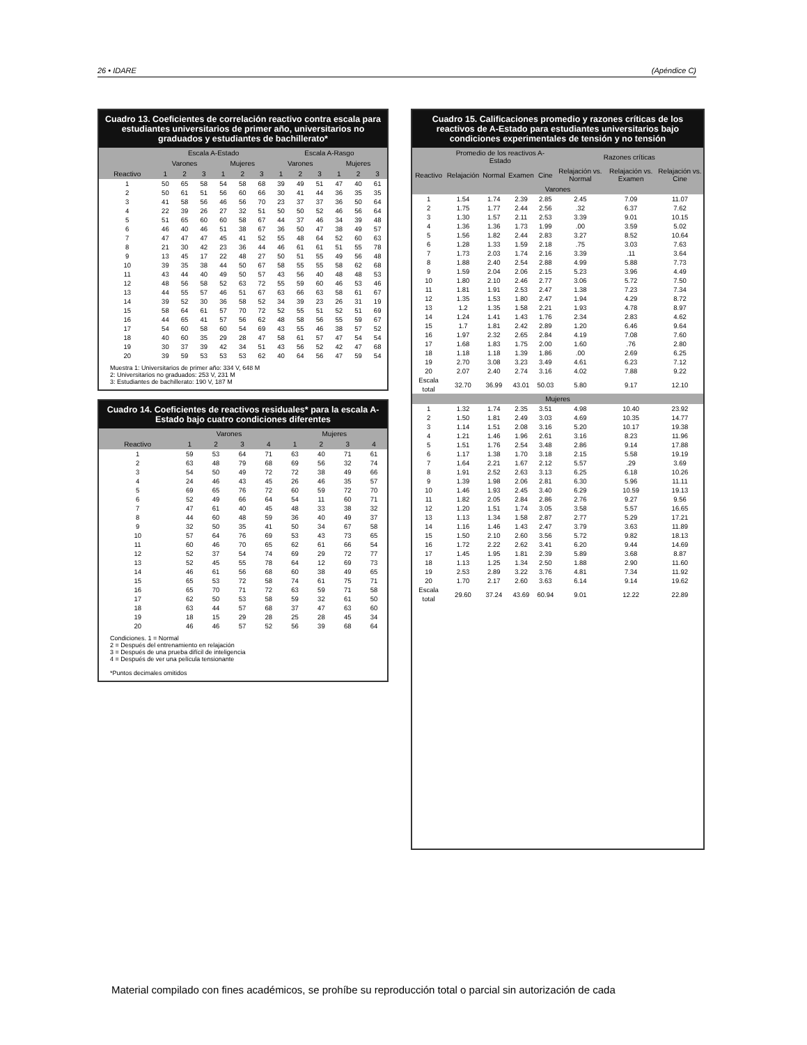26 • IDARE (Apéndice C)
Cuadro 13. Coeficientes de correlación reactivo contra escala para estudiantes universitarios de primer año, universitarios no graduados y estudiantes de bachillerato*
| | Escala A-Estado | | | | | | Escala A-Rasgo | | | | | |
| --- | --- | --- | --- | --- | --- | --- | --- | --- | --- | --- | --- | --- |
| | Varones | | | Mujeres | | | Varones | | | Mujeres | | |
| Reactivo | 1 | 2 | 3 | 1 | 2 | 3 | 1 | 2 | 3 | 1 | 2 | 3 |
| 1 | 50 | 65 | 58 | 54 | 58 | 68 | 39 | 49 | 51 | 47 | 40 | 61 |
| 2 | 50 | 61 | 51 | 56 | 60 | 66 | 30 | 41 | 44 | 36 | 35 | 35 |
| 3 | 41 | 58 | 56 | 46 | 56 | 70 | 23 | 37 | 37 | 36 | 50 | 64 |
| 4 | 22 | 39 | 26 | 27 | 32 | 51 | 50 | 50 | 52 | 46 | 56 | 64 |
| 5 | 51 | 65 | 60 | 60 | 58 | 67 | 44 | 37 | 46 | 34 | 39 | 48 |
| 6 | 46 | 40 | 46 | 51 | 38 | 67 | 36 | 50 | 47 | 38 | 49 | 57 |
| 7 | 47 | 47 | 47 | 45 | 41 | 52 | 55 | 48 | 64 | 52 | 60 | 63 |
| 8 | 21 | 30 | 42 | 23 | 36 | 44 | 46 | 61 | 61 | 51 | 55 | 78 |
| 9 | 13 | 45 | 17 | 22 | 48 | 27 | 50 | 51 | 55 | 49 | 56 | 48 |
| 10 | 39 | 35 | 38 | 44 | 50 | 67 | 58 | 55 | 55 | 58 | 62 | 68 |
| 11 | 43 | 44 | 40 | 49 | 50 | 57 | 43 | 56 | 40 | 48 | 48 | 53 |
| 12 | 48 | 56 | 58 | 52 | 63 | 72 | 55 | 59 | 60 | 46 | 53 | 46 |
| 13 | 44 | 55 | 57 | 46 | 51 | 67 | 63 | 66 | 63 | 58 | 61 | 67 |
| 14 | 39 | 52 | 30 | 36 | 58 | 52 | 34 | 39 | 23 | 26 | 31 | 19 |
| 15 | 58 | 64 | 61 | 57 | 70 | 72 | 52 | 55 | 51 | 52 | 51 | 69 |
| 16 | 44 | 65 | 41 | 57 | 56 | 62 | 48 | 58 | 56 | 55 | 59 | 67 |
| 17 | 54 | 60 | 58 | 60 | 54 | 69 | 43 | 55 | 46 | 38 | 57 | 52 |
| 18 | 40 | 60 | 35 | 29 | 28 | 47 | 58 | 61 | 57 | 47 | 54 | 54 |
| 19 | 30 | 37 | 39 | 42 | 34 | 51 | 43 | 56 | 52 | 42 | 47 | 68 |
| 20 | 39 | 59 | 53 | 53 | 53 | 62 | 40 | 64 | 56 | 47 | 59 | 54 |
Muestra 1: Universitarios de primer año: 334 V, 648 M
2: Universitarios no graduados: 253 V, 231 M
3: Estudiantes de bachillerato: 190 V, 187 M
Cuadro 14. Coeficientes de reactivos residuales* para la escala A-Estado bajo cuatro condiciones diferentes
| | Varones | | | | Mujeres | | | |
| --- | --- | --- | --- | --- | --- | --- | --- | --- |
| Reactivo | 1 | 2 | 3 | 4 | 1 | 2 | 3 | 4 |
| 1 | 59 | 53 | 64 | 71 | 63 | 40 | 71 | 61 |
| 2 | 63 | 48 | 79 | 68 | 69 | 56 | 32 | 74 |
| 3 | 54 | 50 | 49 | 72 | 72 | 38 | 49 | 66 |
| 4 | 24 | 46 | 43 | 45 | 26 | 46 | 35 | 57 |
| 5 | 69 | 65 | 76 | 72 | 60 | 59 | 72 | 70 |
| 6 | 52 | 49 | 66 | 64 | 54 | 11 | 60 | 71 |
| 7 | 47 | 61 | 40 | 45 | 48 | 33 | 38 | 32 |
| 8 | 44 | 60 | 48 | 59 | 36 | 40 | 49 | 37 |
| 9 | 32 | 50 | 35 | 41 | 50 | 34 | 67 | 58 |
| 10 | 57 | 64 | 76 | 69 | 53 | 43 | 73 | 65 |
| 11 | 60 | 46 | 70 | 65 | 62 | 61 | 66 | 54 |
| 12 | 52 | 37 | 54 | 74 | 69 | 29 | 72 | 77 |
| 13 | 52 | 45 | 55 | 78 | 64 | 12 | 69 | 73 |
| 14 | 46 | 61 | 56 | 68 | 60 | 38 | 49 | 65 |
| 15 | 65 | 53 | 72 | 58 | 74 | 61 | 75 | 71 |
| 16 | 65 | 70 | 71 | 72 | 63 | 59 | 71 | 58 |
| 17 | 62 | 50 | 53 | 58 | 59 | 32 | 61 | 50 |
| 18 | 63 | 44 | 57 | 68 | 37 | 47 | 63 | 60 |
| 19 | 18 | 15 | 29 | 28 | 25 | 28 | 45 | 34 |
| 20 | 46 | 46 | 57 | 52 | 56 | 39 | 68 | 64 |
Condiciones. 1 = Normal
2 = Después del entrenamiento en relajación
3 = Después de una prueba difícil de inteligencia
4 = Después de ver una película tensionante
*Puntos decimales omitidos
Cuadro 15. Calificaciones promedio y razones críticas de los reactivos de A-Estado para estudiantes universitarios bajo condiciones experimentales de tensión y no tensión
| | Promedio de los reactivos A-Estado | | | | Razones críticas | | |
| --- | --- | --- | --- | --- | --- | --- | --- |
| Reactivo | Relajación | Normal | Examen | Cine | Relajación vs. Normal | Relajación vs. Examen | Relajación vs. Cine |
| Varones | | | | | | | |
| 1 | 1.54 | 1.74 | 2.39 | 2.85 | 2.45 | 7.09 | 11.07 |
| 2 | 1.75 | 1.77 | 2.44 | 2.56 | .32 | 6.37 | 7.62 |
| 3 | 1.30 | 1.57 | 2.11 | 2.53 | 3.39 | 9.01 | 10.15 |
| 4 | 1.36 | 1.36 | 1.73 | 1.99 | .00 | 3.59 | 5.02 |
| 5 | 1.56 | 1.82 | 2.44 | 2.83 | 3.27 | 8.52 | 10.64 |
| 6 | 1.28 | 1.33 | 1.59 | 2.18 | .75 | 3.03 | 7.63 |
| 7 | 1.73 | 2.03 | 1.74 | 2.16 | 3.39 | .11 | 3.64 |
| 8 | 1.88 | 2.40 | 2.54 | 2.88 | 4.99 | 5.88 | 7.73 |
| 9 | 1.59 | 2.04 | 2.06 | 2.15 | 5.23 | 3.96 | 4.49 |
| 10 | 1.80 | 2.10 | 2.46 | 2.77 | 3.06 | 5.72 | 7.50 |
| 11 | 1.81 | 1.91 | 2.53 | 2.47 | 1.38 | 7.23 | 7.34 |
| 12 | 1.35 | 1.53 | 1.80 | 2.47 | 1.94 | 4.29 | 8.72 |
| 13 | 1.2 | 1.35 | 1.58 | 2.21 | 1.93 | 4.78 | 8.97 |
| 14 | 1.24 | 1.41 | 1.43 | 1.76 | 2.34 | 2.83 | 4.62 |
| 15 | 1.7 | 1.81 | 2.42 | 2.89 | 1.20 | 6.46 | 9.64 |
| 16 | 1.97 | 2.32 | 2.65 | 2.84 | 4.19 | 7.08 | 7.60 |
| 17 | 1.68 | 1.83 | 1.75 | 2.00 | 1.60 | .76 | 2.80 |
| 18 | 1.18 | 1.18 | 1.39 | 1.86 | .00 | 2.69 | 6.25 |
| 19 | 2.70 | 3.08 | 3.23 | 3.49 | 4.61 | 6.23 | 7.12 |
| 20 | 2.07 | 2.40 | 2.74 | 3.16 | 4.02 | 7.88 | 9.22 |
| Escala total | 32.70 | 36.99 | 43.01 | 50.03 | 5.80 | 9.17 | 12.10 |
| Mujeres | | | | | | | |
| 1 | 1.32 | 1.74 | 2.35 | 3.51 | 4.98 | 10.40 | 23.92 |
| 2 | 1.50 | 1.81 | 2.49 | 3.03 | 4.69 | 10.35 | 14.77 |
| 3 | 1.14 | 1.51 | 2.08 | 3.16 | 5.20 | 10.17 | 19.38 |
| 4 | 1.21 | 1.46 | 1.96 | 2.61 | 3.16 | 8.23 | 11.96 |
| 5 | 1.51 | 1.76 | 2.54 | 3.48 | 2.86 | 9.14 | 17.88 |
| 6 | 1.17 | 1.38 | 1.70 | 3.18 | 2.15 | 5.58 | 19.19 |
| 7 | 1.64 | 2.21 | 1.67 | 2.12 | 5.57 | .29 | 3.69 |
| 8 | 1.91 | 2.52 | 2.63 | 3.13 | 6.25 | 6.18 | 10.26 |
| 9 | 1.39 | 1.98 | 2.06 | 2.81 | 6.30 | 5.96 | 11.11 |
| 10 | 1.46 | 1.93 | 2.45 | 3.40 | 6.29 | 10.59 | 19.13 |
| 11 | 1.82 | 2.05 | 2.84 | 2.86 | 2.76 | 9.27 | 9.56 |
| 12 | 1.20 | 1.51 | 1.74 | 3.05 | 3.58 | 5.57 | 16.65 |
| 13 | 1.13 | 1.34 | 1.58 | 2.87 | 2.77 | 5.29 | 17.21 |
| 14 | 1.16 | 1.46 | 1.43 | 2.47 | 3.79 | 3.63 | 11.89 |
| 15 | 1.50 | 2.10 | 2.60 | 3.56 | 5.72 | 9.82 | 18.13 |
| 16 | 1.72 | 2.22 | 2.62 | 3.41 | 6.20 | 9.44 | 14.69 |
| 17 | 1.45 | 1.95 | 1.81 | 2.39 | 5.89 | 3.68 | 8.87 |
| 18 | 1.13 | 1.25 | 1.34 | 2.50 | 1.88 | 2.90 | 11.60 |
| 19 | 2.53 | 2.89 | 3.22 | 3.76 | 4.81 | 7.34 | 11.92 |
| 20 | 1.70 | 2.17 | 2.60 | 3.63 | 6.14 | 9.14 | 19.62 |
| Escala total | 29.60 | 37.24 | 43.69 | 60.94 | 9.01 | 12.22 | 22.89 |
Material compilado con fines académicos, se prohíbe su reproducción total o parcial sin autorización de cada